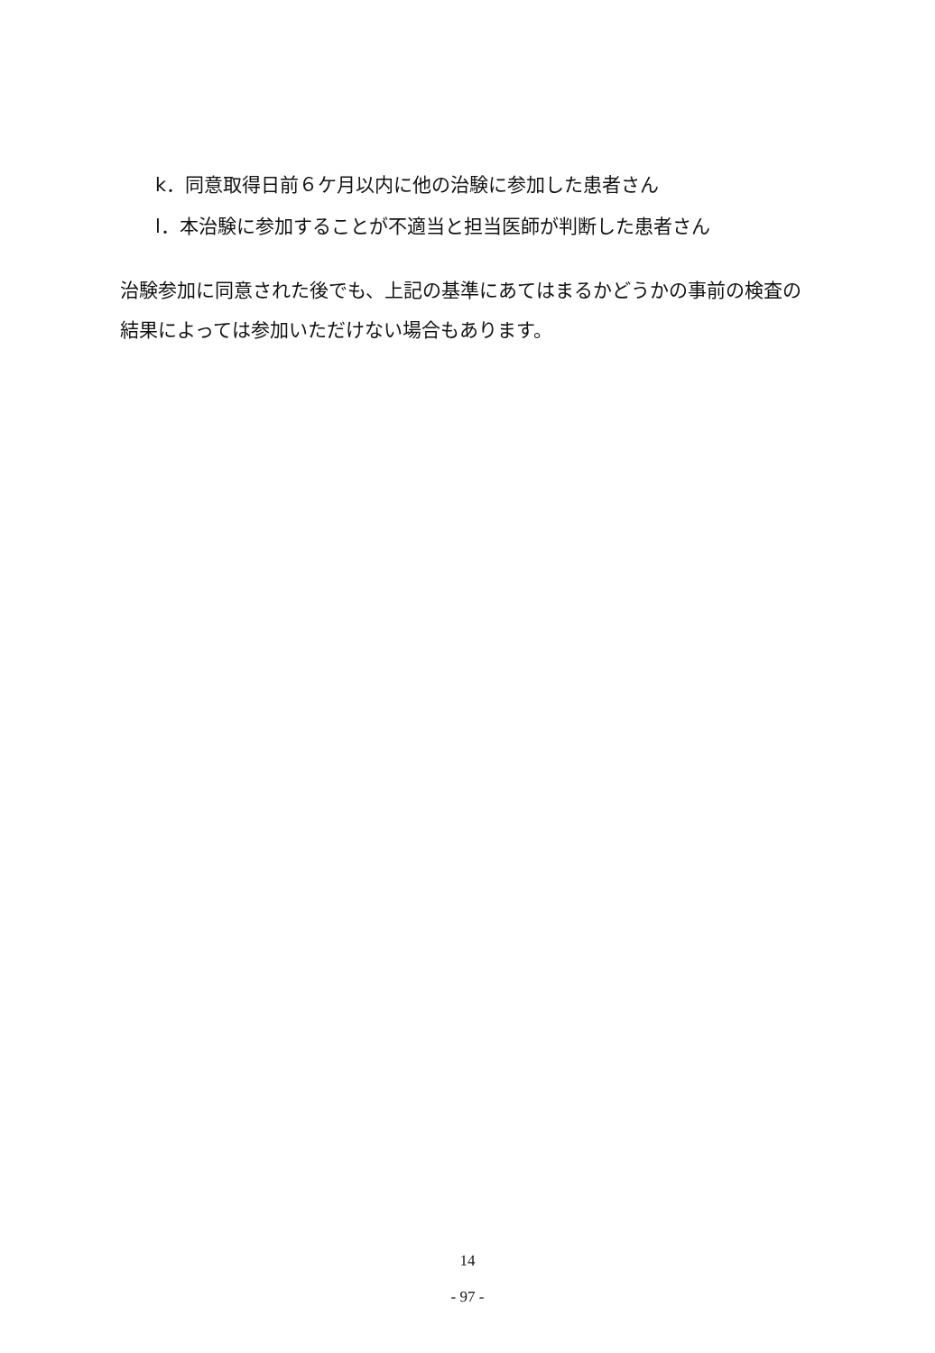k．同意取得日前６ケ月以内に他の治験に参加した患者さん
l．本治験に参加することが不適当と担当医師が判断した患者さん
治験参加に同意された後でも、上記の基準にあてはまるかどうかの事前の検査の結果によっては参加いただけない場合もあります。
14
- 97 -